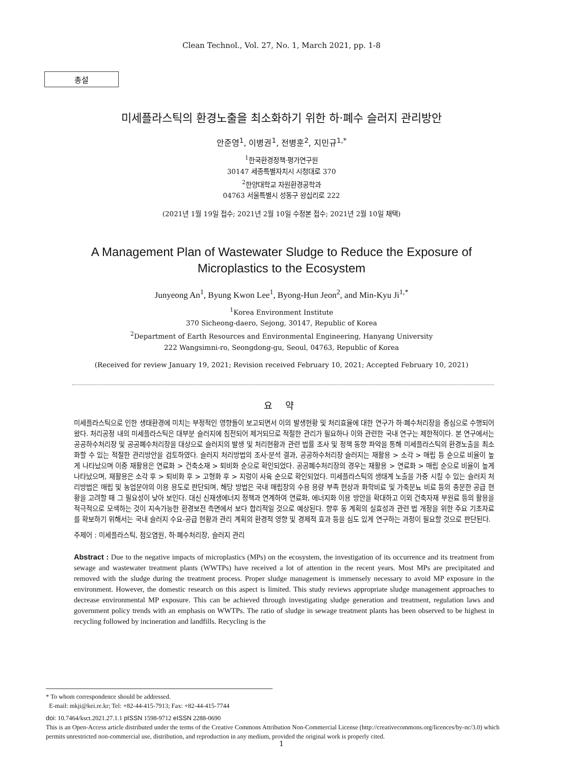Clean Technol., Vol. 27, No. 1, March 2021, pp. 1-8
총설
미세플라스틱의 환경노출을 최소화하기 위한 하·폐수 슬러지 관리방안
안준영<sup>1</sup>, 이병권<sup>1</sup>, 전병훈<sup>2</sup>, 지민규<sup>1,*</sup>
<sup>1</sup> 한국환경정책·평가연구원
30147 세종특별자치시 시청대로 370
<sup>2</sup> 한양대학교 자원환경공학과
04763 서울특별시 성동구 왕십리로 222
(2021년 1월 19일 접수; 2021년 2월 10일 수정본 접수; 2021년 2월 10일 채택)
A Management Plan of Wastewater Sludge to Reduce the Exposure of
Microplastics to the Ecosystem
Junyeong An<sup>1</sup>, Byung Kwon Lee<sup>1</sup>, Byong-Hun Jeon<sup>2</sup>, and Min-Kyu Ji<sup>1,*</sup>
<sup>1</sup> Korea Environment Institute
370 Sicheong-daero, Sejong, 30147, Republic of Korea
<sup>2</sup> Department of Earth Resources and Environmental Engineering, Hanyang University
222 Wangsimni-ro, Seongdong-gu, Seoul, 04763, Republic of Korea
(Received for review January 19, 2021; Revision received February 10, 2021; Accepted February 10, 2021)
요 약
미세플라스틱으로 인한 생태환경에 미치는 부정적인 영향들이 보고되면서 이의 발생현황 및 처리효율에 대한 연구가 하·폐수처리장을 중심으로 수행되어 왔다. 처리공정 내의 미세플라스틱은 대부분 슬러지에 침전되어 제거되므로 적절한 관리가 필요하나 이와 관련한 국내 연구는 제한적이다. 본 연구에서는 공공하수처리장 및 공공폐수처리장을 대상으로 슬러지의 발생 및 처리현황과 관련 법률 조사 및 정책 동향 파악을 통해 미세플라스틱의 환경노출을 최소화할 수 있는 적절한 관리방안을 검토하였다. 슬러지 처리방법의 조사·분석 결과, 공공하수처리장 슬러지는 재활용 > 소각 > 매립 등 순으로 비율이 높게 나타났으며 이중 재활용은 연료화 > 건축소재 > 퇴비화 순으로 확인되었다. 공공폐수처리장의 경우는 재활용 > 연료화 > 매립 순으로 비율이 높게 나타났으며, 재활용은 소각 후 > 퇴비화 후 > 고형화 후 > 지렁이 사육 순으로 확인되었다. 미세플라스틱의 생태계 노출을 가중 시킬 수 있는 슬러지 처리방법은 매립 및 농업분야의 이용 용도로 판단되며, 해당 방법은 국내 매립장의 수용 용량 부족 현상과 화학비료 및 가축분뇨 비료 등의 충분한 공급 현황을 고려할 때 그 필요성이 낮아 보인다. 대신 신재생에너지 정책과 연계하여 연료화, 에너지화 이용 방안을 확대하고 이외 건축자재 부원료 등의 활용을 적극적으로 모색하는 것이 지속가능한 환경보전 측면에서 보다 합리적일 것으로 예상된다. 향후 동 계획의 실효성과 관련 법 개정을 위한 주요 기초자료를 확보하기 위해서는 국내 슬러지 수요-공급 현황과 관리 계획의 환경적 영향 및 경제적 효과 등을 심도 있게 연구하는 과정이 필요할 것으로 판단된다.
주제어 : 미세플라스틱, 점오염원, 하·폐수처리장, 슬러지 관리
Abstract : Due to the negative impacts of microplastics (MPs) on the ecosystem, the investigation of its occurrence and its treatment from sewage and wastewater treatment plants (WWTPs) have received a lot of attention in the recent years. Most MPs are precipitated and removed with the sludge during the treatment process. Proper sludge management is immensely necessary to avoid MP exposure in the environment. However, the domestic research on this aspect is limited. This study reviews appropriate sludge management approaches to decrease environmental MP exposure. This can be achieved through investigating sludge generation and treatment, regulation laws and government policy trends with an emphasis on WWTPs. The ratio of sludge in sewage treatment plants has been observed to be highest in recycling followed by incineration and landfills. Recycling is the
* To whom correspondence should be addressed.
E-mail: mkji@kei.re.kr; Tel: +82-44-415-7913; Fax: +82-44-415-7744
doi: 10.7464/ksct.2021.27.1.1 pISSN 1598-9712 eISSN 2288-0690
This is an Open-Access article distributed under the terms of the Creative Commons Attribution Non-Commercial License (http://creativecommons.org/licences/by-nc/3.0) which permits unrestricted non-commercial use, distribution, and reproduction in any medium, provided the original work is properly cited.
1